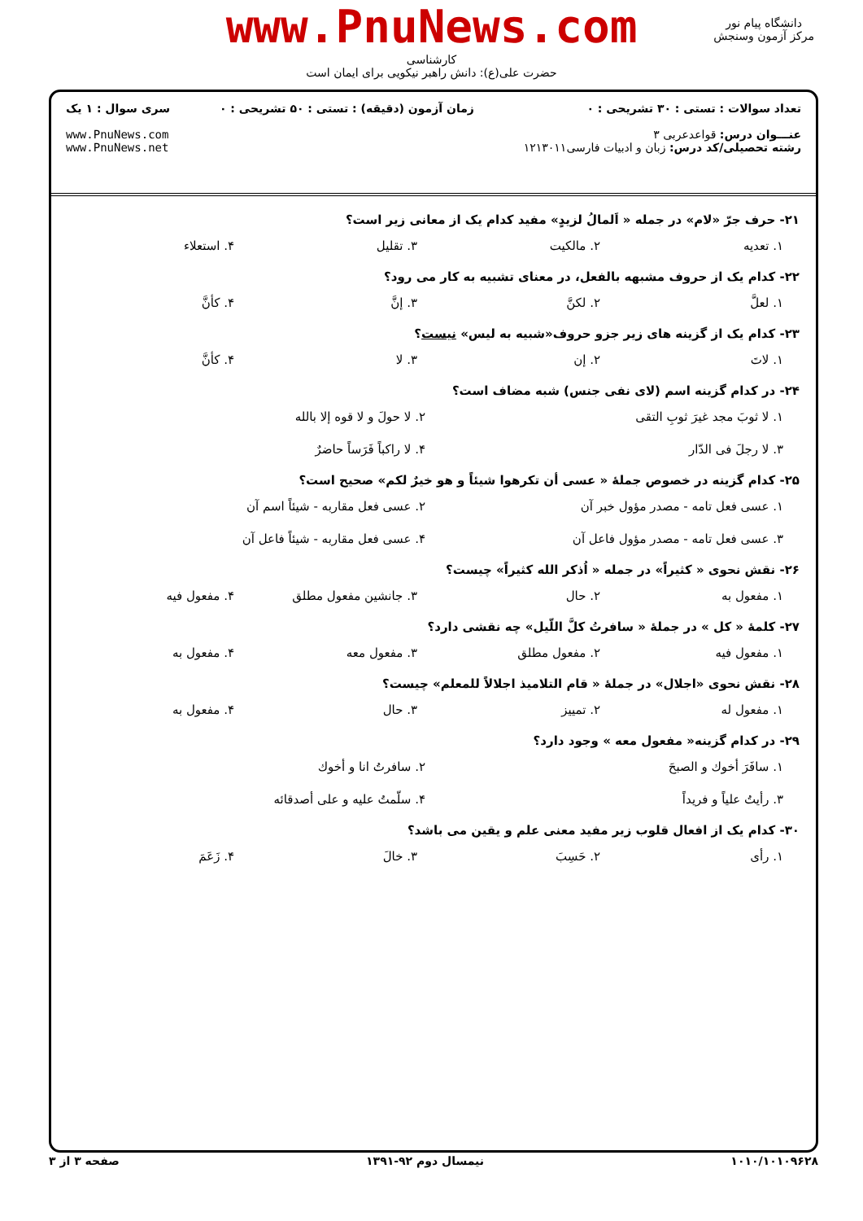www.PnuNews.com
کارشناسی
حضرت علی(ع): دانش راهبر نیکویی برای ایمان است
دانشگاه پیام نور
مرکز آزمون وسنجش
تعداد سوالات : تستی : ۳۰ تشریحی : ۰
عنـــوان درس: قواعدعربی ۳
رشته تحصیلی/کد درس: زبان و ادبیات فارسی۱۲۱۳۰۱۱
زمان آزمون (دقیقه) : تستی : ۵۰ تشریحی : ۰
سری سوال : ۱ یک
www.PnuNews.com
www.PnuNews.net
۲۱- حرف جرّ «لام» در جمله « اَلمالُ لزیدٍ» مفید کدام یک از معانی زیر است؟
۱. تعدیه
۲. مالکیت
۳. تقلیل
۴. استعلاء
۲۲- کدام یک از حروف مشبهه بالفعل، در معنای تشبیه به کار می رود؟
۱. لعلَّ
۲. لکنَّ
۳. إنَّ
۴. کأنَّ
۲۳- کدام یک از گزینه های زیر جزو حروف«شبیه به لیس» نیست؟
۱. لاتَ
۲. إن
۳. لا
۴. کأنَّ
۲۴- در کدام گزینه اسم (لای نفی جنس) شبه مضاف است؟
۱. لا ثوبَ مجد غیرَ ثوبِ التقی
۲. لا حولَ و لا قوه إلا بالله
۳. لا رجلَ فی الدّار
۴. لا راکباً فَرَساً حاضرٌ
۲۵- کدام گزینه در خصوص جملهٔ « عسی أن تکرهوا شیئاً و هو خیرٌ لکم» صحیح است؟
۱. عسی فعل تامه - مصدر مؤول خبر آن
۲. عسی فعل مقاربه - شیئاً اسم آن
۳. عسی فعل تامه - مصدر مؤول فاعل آن
۴. عسی فعل مقاربه - شیئاً فاعل آن
۲۶- نقش نحوی « کثیراً» در جمله « اُذکر الله کثیراً» چیست؟
۱. مفعول به
۲. حال
۳. جانشین مفعول مطلق
۴. مفعول فیه
۲۷- کلمهٔ « کل » در جملهٔ « سافرتُ کلَّ اللّیل» چه نقشی دارد؟
۱. مفعول فیه
۲. مفعول مطلق
۳. مفعول معه
۴. مفعول به
۲۸- نقش نحوی «اجلال» در جملهٔ « قام التلامیذ اجلالاً للمعلم» چیست؟
۱. مفعول له
۲. تمییز
۳. حال
۴. مفعول به
۲۹- در کدام گزینه« مفعول معه » وجود دارد؟
۱. سافَرَ أخوك و الصبحَ
۲. سافرتُ انا و أخوك
۳. رأیتُ علیاً و فریداً
۴. سلّمتُ علیه و علی أصدقائه
۳۰- کدام یک از افعال قلوب زیر مفید معنی علم و یقین می باشد؟
۱. رأی
۲. حَسِبَ
۳. خالَ
۴. زَعَمَ
۱۰۱۰/۱۰۱۰۹۶۲۸ نیمسال دوم ۹۲-۱۳۹۱ صفحه ۳ از ۳